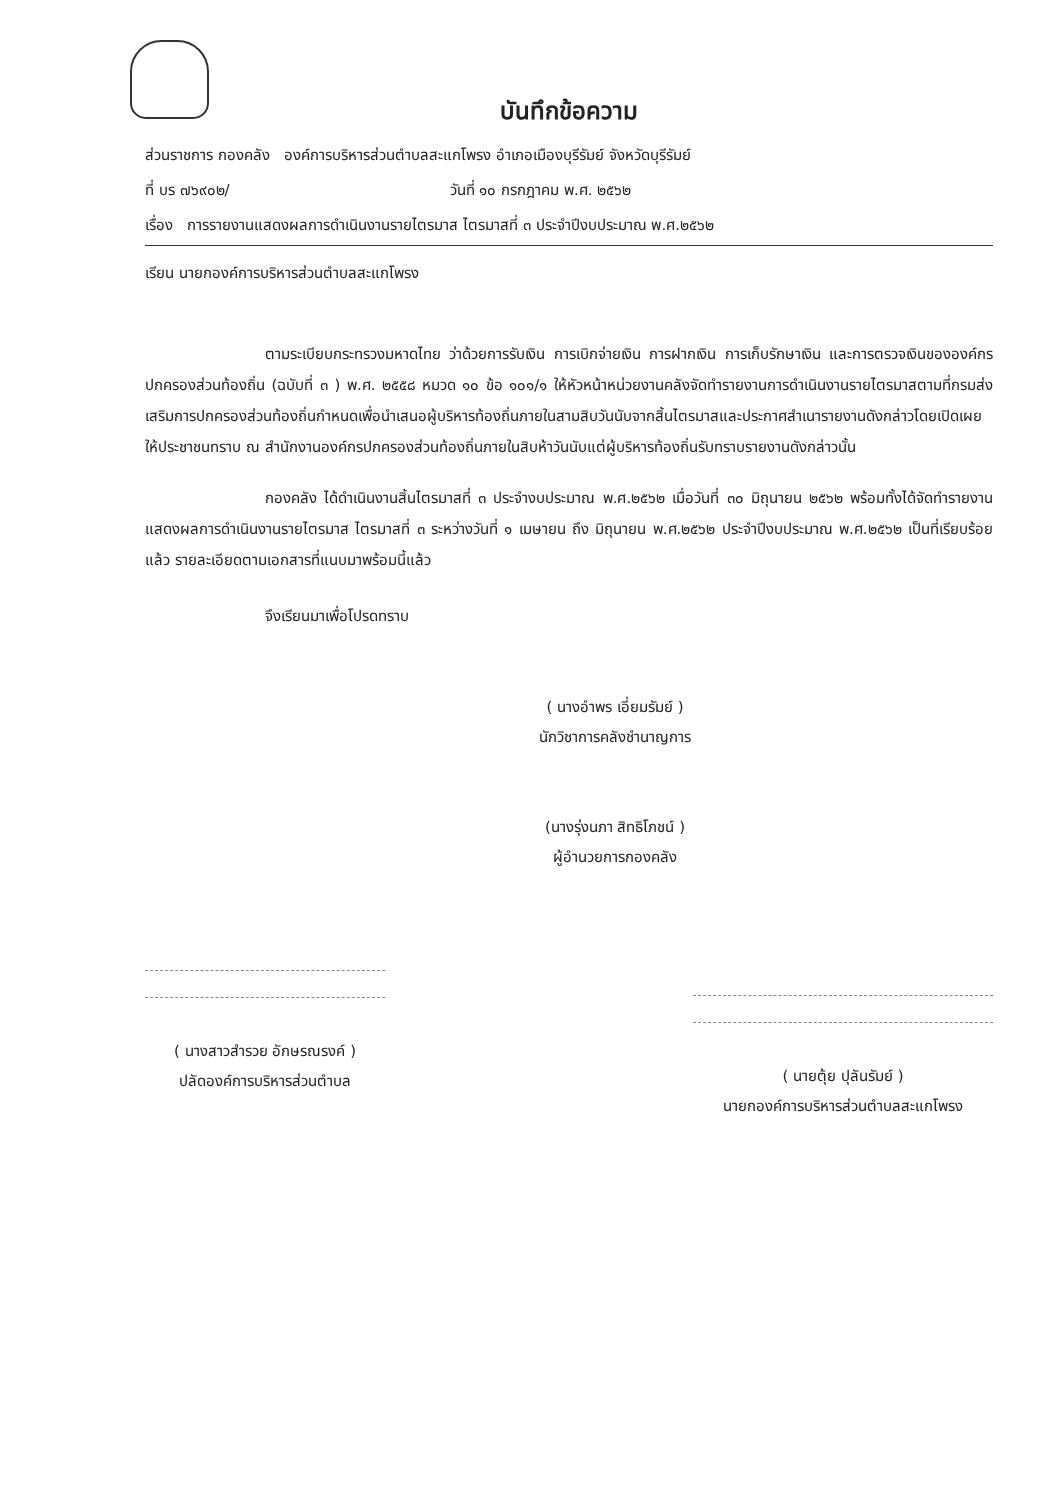บันทึกข้อความ
ส่วนราชการ กองคลัง องค์การบริหารส่วนตำบลสะแกโพรง อำเภอเมืองบุรีรัมย์ จังหวัดบุรีรัมย์
ที่ บร ๗๖๙๐๒/ วันที่ ๑๐ กรกฎาคม พ.ศ. ๒๕๖๒
เรื่อง การรายงานแสดงผลการดำเนินงานรายไตรมาส ไตรมาสที่ ๓ ประจำปีงบประมาณ พ.ศ.๒๕๖๒
เรียน นายกองค์การบริหารส่วนตำบลสะแกโพรง
ตามระเบียบกระทรวงมหาดไทย ว่าด้วยการรับเงิน การเบิกจ่ายเงิน การฝากเงิน การเก็บรักษาเงิน และการตรวจเงินขององค์กรปกครองส่วนท้องถิ่น (ฉบับที่ ๓ ) พ.ศ. ๒๕๕๘ หมวด ๑๐ ข้อ ๑๐๑/๑ ให้หัวหน้าหน่วยงานคลังจัดทำรายงานการดำเนินงานรายไตรมาสตามที่กรมส่งเสริมการปกครองส่วนท้องถิ่นกำหนดเพื่อนำเสนอผู้บริหารท้องถิ่นภายในสามสิบวันนับจากสิ้นไตรมาสและประกาศสำเนารายงานดังกล่าวโดยเปิดเผยให้ประชาชนทราบ ณ สำนักงานองค์กรปกครองส่วนท้องถิ่นภายในสิบห้าวันนับแต่ผู้บริหารท้องถิ่นรับทราบรายงานดังกล่าวนั้น
กองคลัง ได้ดำเนินงานสิ้นไตรมาสที่ ๓ ประจำงบประมาณ พ.ศ.๒๕๖๒ เมื่อวันที่ ๓๐ มิถุนายน ๒๕๖๒ พร้อมทั้งได้จัดทำรายงานแสดงผลการดำเนินงานรายไตรมาส ไตรมาสที่ ๓ ระหว่างวันที่ ๑ เมษายน ถึง มิถุนายน พ.ศ.๒๕๖๒ ประจำปีงบประมาณ พ.ศ.๒๕๖๒ เป็นที่เรียบร้อยแล้ว รายละเอียดตามเอกสารที่แนบมาพร้อมนี้แล้ว
จึงเรียนมาเพื่อโปรดทราบ
( นางอำพร เอี่ยมรัมย์ )
นักวิชาการคลังชำนาญการ
(นางรุ่งนภา สิทธิโภชน์ )
ผู้อำนวยการกองคลัง
( นางสาวสำรวย อักษรณรงค์ )
ปลัดองค์การบริหารส่วนตำบล
( นายตุ้ย ปุลันรัมย์ )
นายกองค์การบริหารส่วนตำบลสะแกโพรง